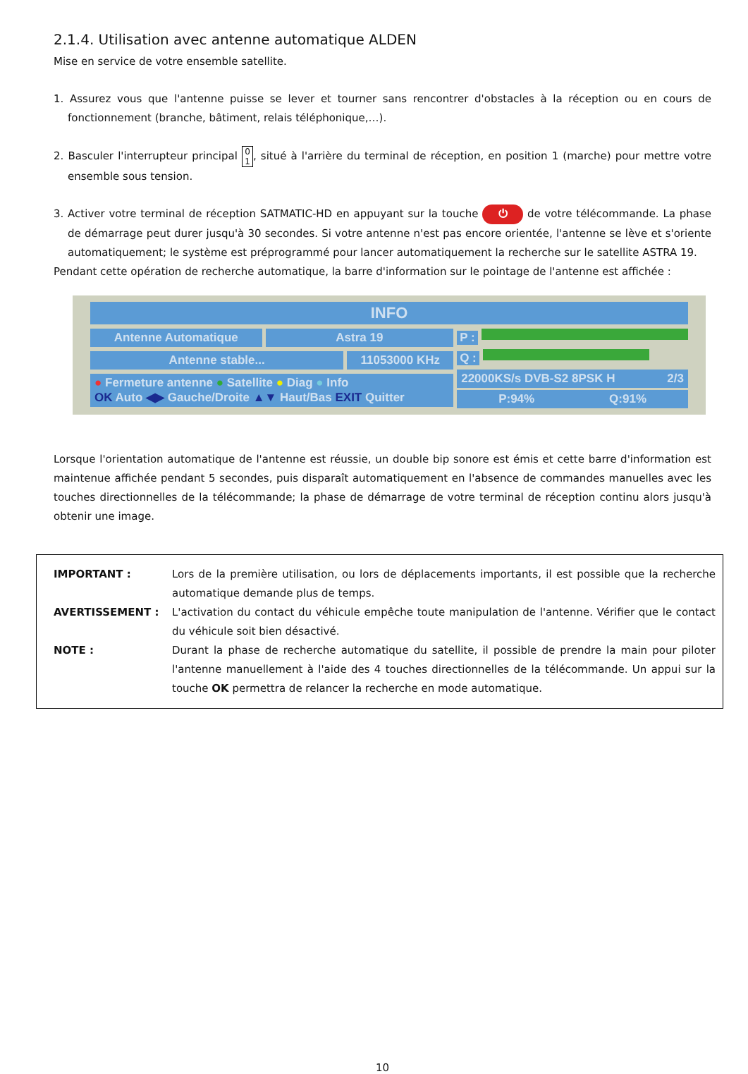2.1.4. Utilisation avec antenne automatique ALDEN
Mise en service de votre ensemble satellite.
1. Assurez vous que l'antenne puisse se lever et tourner sans rencontrer d'obstacles à la réception ou en cours de fonctionnement (branche, bâtiment, relais téléphonique,…).
2. Basculer l'interrupteur principal 0
1, situé à l'arrière du terminal de réception, en position 1 (marche) pour mettre votre ensemble sous tension.
3. Activer votre terminal de réception SATMATIC-HD en appuyant sur la touche ⏻ de votre télécommande. La phase de démarrage peut durer jusqu'à 30 secondes. Si votre antenne n'est pas encore orientée, l'antenne se lève et s'oriente automatiquement; le système est préprogrammé pour lancer automatiquement la recherche sur le satellite ASTRA 19.
Pendant cette opération de recherche automatique, la barre d'information sur le pointage de l'antenne est affichée :
INFO
Antenne Automatique Astra 19
Antenne stable... 11053000 KHz
● Fermeture antenne ● Satellite ● Diag ● Info
OK Auto ◀▶ Gauche/Droite ▲▼ Haut/Bas EXIT Quitter
P :
Q :
22000KS/s DVB-S2 8PSK H 2/3
P:94% Q:91%
Lorsque l'orientation automatique de l'antenne est réussie, un double bip sonore est émis et cette barre d'information est maintenue affichée pendant 5 secondes, puis disparaît automatiquement en l'absence de commandes manuelles avec les touches directionnelles de la télécommande; la phase de démarrage de votre terminal de réception continu alors jusqu'à obtenir une image.
IMPORTANT : Lors de la première utilisation, ou lors de déplacements importants, il est possible que la recherche automatique demande plus de temps.
AVERTISSEMENT : L'activation du contact du véhicule empêche toute manipulation de l'antenne. Vérifier que le contact du véhicule soit bien désactivé.
NOTE : Durant la phase de recherche automatique du satellite, il possible de prendre la main pour piloter l'antenne manuellement à l'aide des 4 touches directionnelles de la télécommande. Un appui sur la touche OK permettra de relancer la recherche en mode automatique.
10